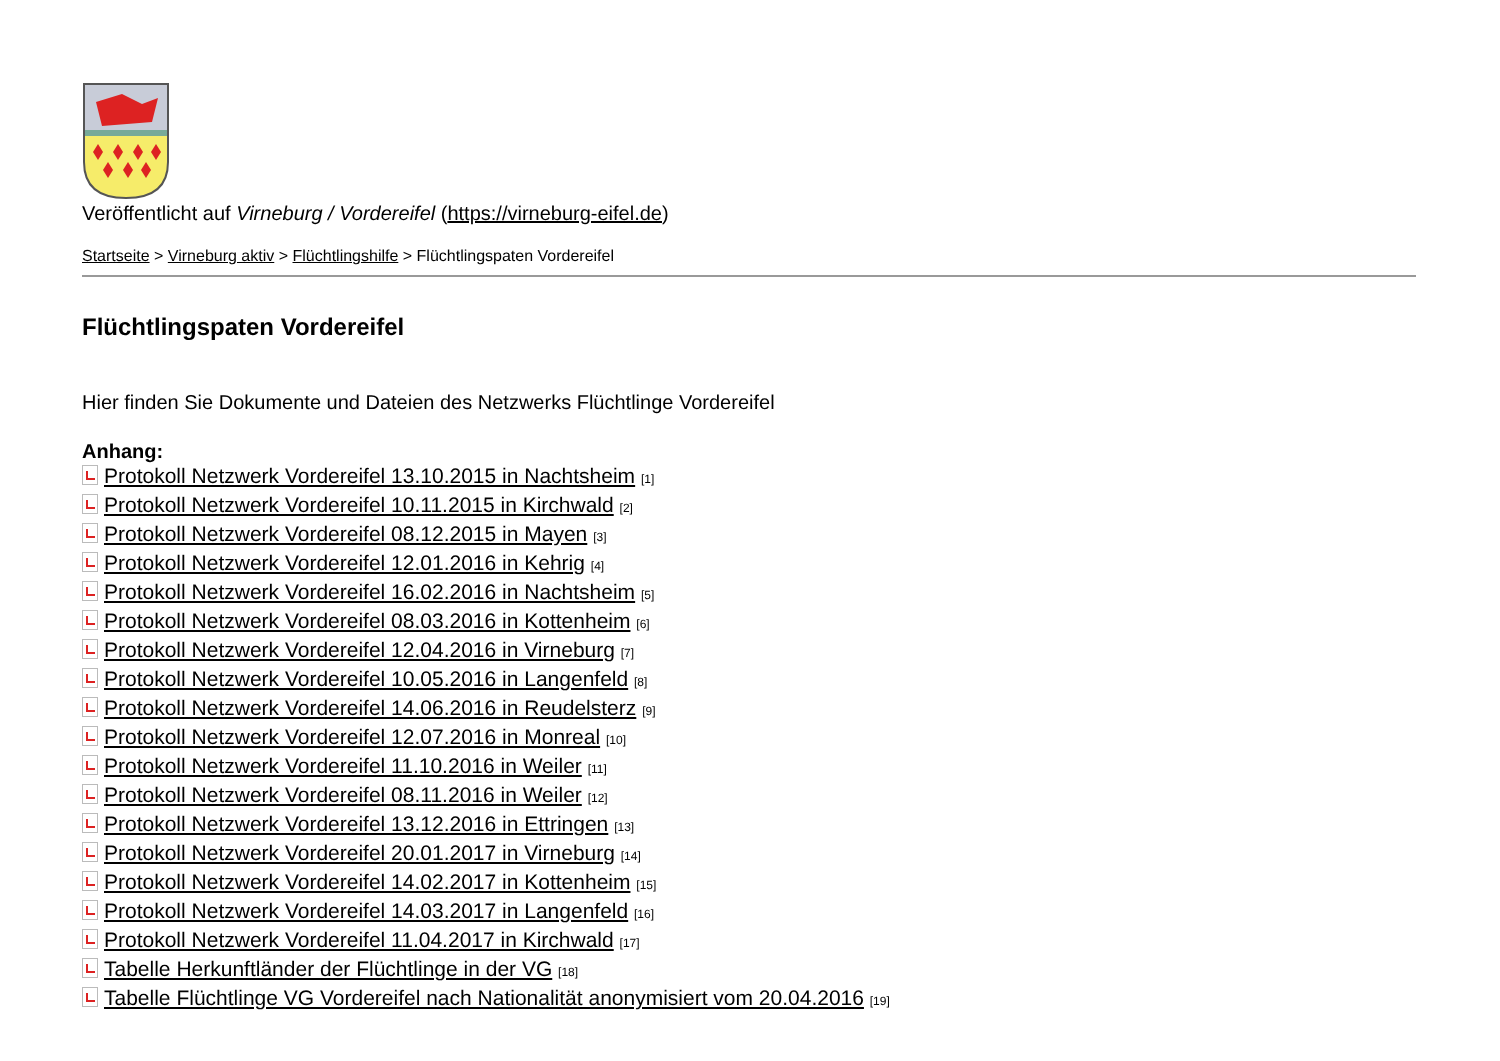Veröffentlicht auf Virneburg / Vordereifel (https://virneburg-eifel.de)
Startseite > Virneburg aktiv > Flüchtlingshilfe > Flüchtlingspaten Vordereifel
Flüchtlingspaten Vordereifel
Hier finden Sie Dokumente und Dateien des Netzwerks Flüchtlinge Vordereifel
Anhang:
Protokoll Netzwerk Vordereifel 13.10.2015 in Nachtsheim [1]
Protokoll Netzwerk Vordereifel 10.11.2015 in Kirchwald [2]
Protokoll Netzwerk Vordereifel 08.12.2015 in Mayen [3]
Protokoll Netzwerk Vordereifel 12.01.2016 in Kehrig [4]
Protokoll Netzwerk Vordereifel 16.02.2016 in Nachtsheim [5]
Protokoll Netzwerk Vordereifel 08.03.2016 in Kottenheim [6]
Protokoll Netzwerk Vordereifel 12.04.2016 in Virneburg [7]
Protokoll Netzwerk Vordereifel 10.05.2016 in Langenfeld [8]
Protokoll Netzwerk Vordereifel 14.06.2016 in Reudelsterz [9]
Protokoll Netzwerk Vordereifel 12.07.2016 in Monreal [10]
Protokoll Netzwerk Vordereifel 11.10.2016 in Weiler [11]
Protokoll Netzwerk Vordereifel 08.11.2016 in Weiler [12]
Protokoll Netzwerk Vordereifel 13.12.2016 in Ettringen [13]
Protokoll Netzwerk Vordereifel 20.01.2017 in Virneburg [14]
Protokoll Netzwerk Vordereifel 14.02.2017 in Kottenheim [15]
Protokoll Netzwerk Vordereifel 14.03.2017 in Langenfeld [16]
Protokoll Netzwerk Vordereifel 11.04.2017 in Kirchwald [17]
Tabelle Herkunftländer der Flüchtlinge in der VG [18]
Tabelle Flüchtlinge VG Vordereifel nach Nationalität anonymisiert vom 20.04.2016 [19]